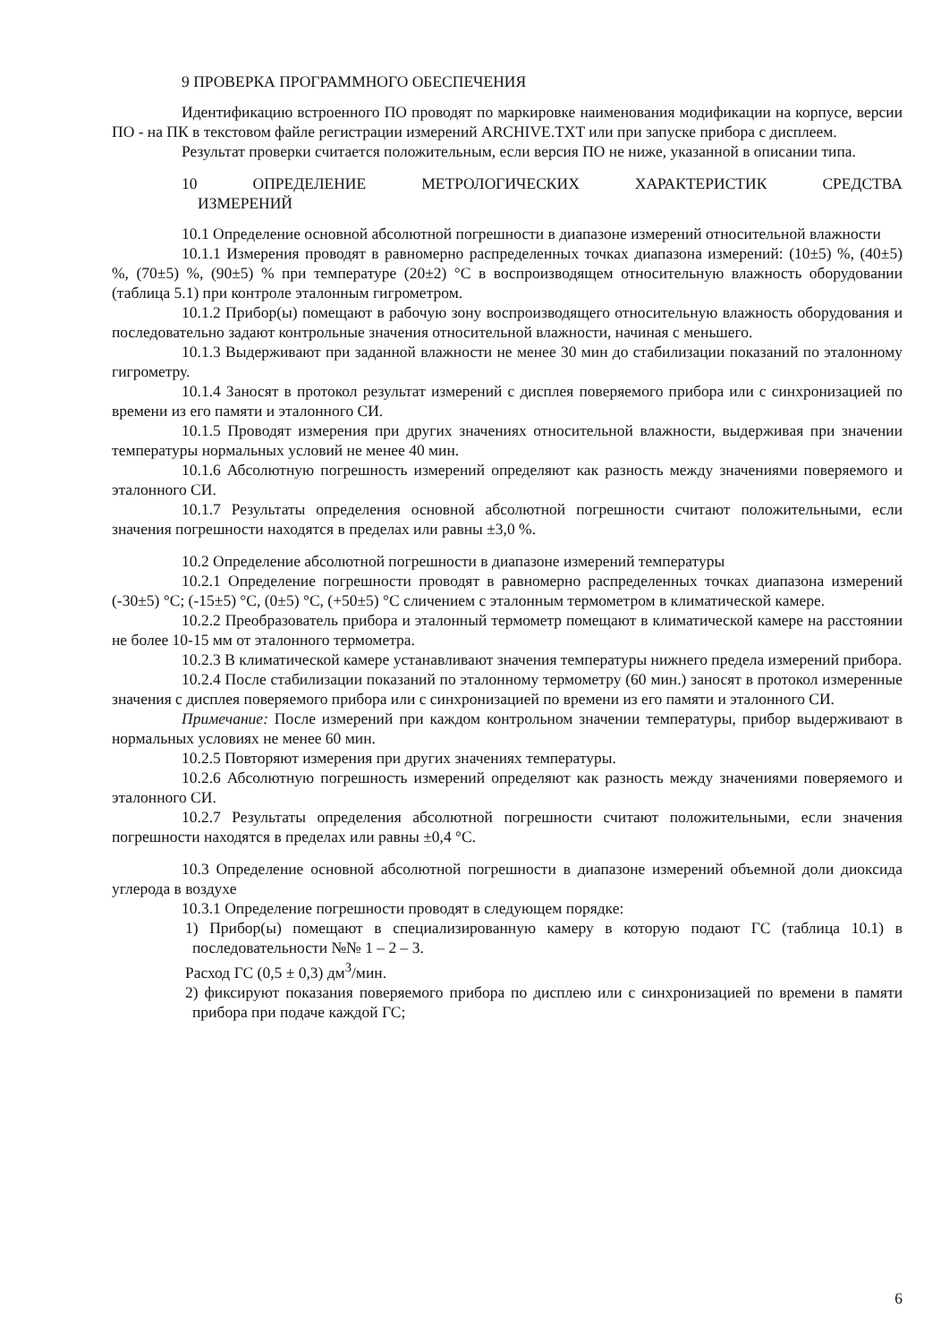9 ПРОВЕРКА ПРОГРАММНОГО ОБЕСПЕЧЕНИЯ
Идентификацию встроенного ПО проводят по маркировке наименования модификации на корпусе, версии ПО - на ПК в текстовом файле регистрации измерений ARCHIVE.TXT или при запуске прибора с дисплеем.
Результат проверки считается положительным, если версия ПО не ниже, указанной в описании типа.
10 ОПРЕДЕЛЕНИЕ МЕТРОЛОГИЧЕСКИХ ХАРАКТЕРИСТИК СРЕДСТВА
ИЗМЕРЕНИЙ
10.1 Определение основной абсолютной погрешности в диапазоне измерений относительной влажности
10.1.1 Измерения проводят в равномерно распределенных точках диапазона измерений: (10±5) %, (40±5) %, (70±5) %, (90±5) % при температуре (20±2) °С в воспроизводящем относительную влажность оборудовании (таблица 5.1) при контроле эталонным гигрометром.
10.1.2 Прибор(ы) помещают в рабочую зону воспроизводящего относительную влажность оборудования и последовательно задают контрольные значения относительной влажности, начиная с меньшего.
10.1.3 Выдерживают при заданной влажности не менее 30 мин до стабилизации показаний по эталонному гигрометру.
10.1.4 Заносят в протокол результат измерений с дисплея поверяемого прибора или с синхронизацией по времени из его памяти и эталонного СИ.
10.1.5 Проводят измерения при других значениях относительной влажности, выдерживая при значении температуры нормальных условий не менее 40 мин.
10.1.6 Абсолютную погрешность измерений определяют как разность между значениями поверяемого и эталонного СИ.
10.1.7 Результаты определения основной абсолютной погрешности считают положительными, если значения погрешности находятся в пределах или равны ±3,0 %.
10.2 Определение абсолютной погрешности в диапазоне измерений температуры
10.2.1 Определение погрешности проводят в равномерно распределенных точках диапазона измерений (-30±5) °С; (-15±5) °С, (0±5) °С, (+50±5) °С сличением с эталонным термометром в климатической камере.
10.2.2 Преобразователь прибора и эталонный термометр помещают в климатической камере на расстоянии не более 10-15 мм от эталонного термометра.
10.2.3 В климатической камере устанавливают значения температуры нижнего предела измерений прибора.
10.2.4 После стабилизации показаний по эталонному термометру (60 мин.) заносят в протокол измеренные значения с дисплея поверяемого прибора или с синхронизацией по времени из его памяти и эталонного СИ.
Примечание: После измерений при каждом контрольном значении температуры, прибор выдерживают в нормальных условиях не менее 60 мин.
10.2.5 Повторяют измерения при других значениях температуры.
10.2.6 Абсолютную погрешность измерений определяют как разность между значениями поверяемого и эталонного СИ.
10.2.7 Результаты определения абсолютной погрешности считают положительными, если значения погрешности находятся в пределах или равны ±0,4 °С.
10.3 Определение основной абсолютной погрешности в диапазоне измерений объемной доли диоксида углерода в воздухе
10.3.1 Определение погрешности проводят в следующем порядке:
1) Прибор(ы) помещают в специализированную камеру в которую подают ГС (таблица 10.1) в последовательности №№ 1 – 2 – 3.
Расход ГС (0,5 ± 0,3) дм<sup>3</sup>/мин.
2) фиксируют показания поверяемого прибора по дисплею или с синхронизацией по времени в памяти прибора при подаче каждой ГС;
6